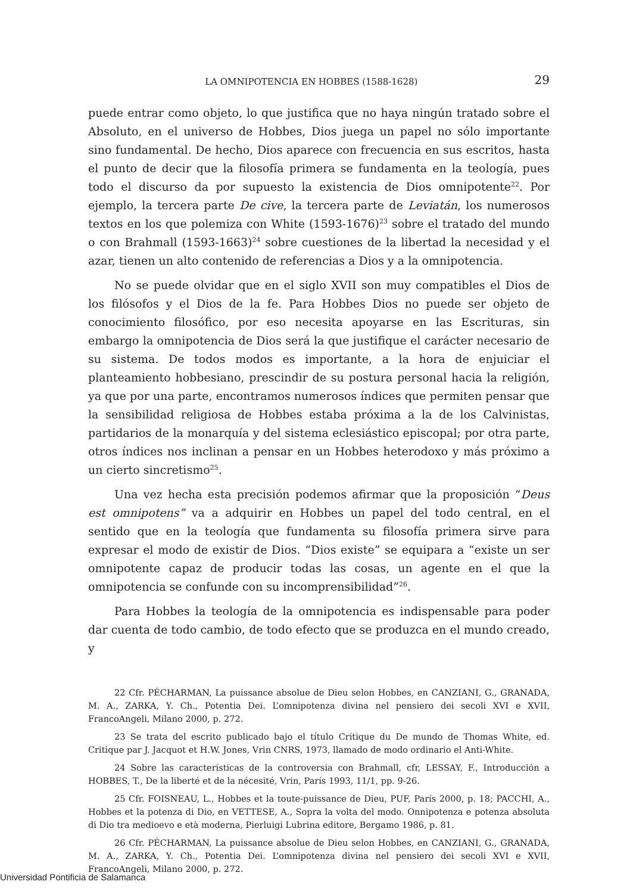LA OMNIPOTENCIA EN HOBBES (1588-1628) 29
puede entrar como objeto, lo que justifica que no haya ningún tratado sobre el Absoluto, en el universo de Hobbes, Dios juega un papel no sólo importante sino fundamental. De hecho, Dios aparece con frecuencia en sus escritos, hasta el punto de decir que la filosofía primera se fundamenta en la teología, pues todo el discurso da por supuesto la existencia de Dios omnipotente<sup>22</sup>. Por ejemplo, la tercera parte De cive, la tercera parte de Leviatán, los numerosos textos en los que polemiza con White (1593-1676)<sup>23</sup> sobre el tratado del mundo o con Brahmall (1593-1663)<sup>24</sup> sobre cuestiones de la libertad la necesidad y el azar, tienen un alto contenido de referencias a Dios y a la omnipotencia.
No se puede olvidar que en el siglo XVII son muy compatibles el Dios de los filósofos y el Dios de la fe. Para Hobbes Dios no puede ser objeto de conocimiento filosófico, por eso necesita apoyarse en las Escrituras, sin embargo la omnipotencia de Dios será la que justifique el carácter necesario de su sistema. De todos modos es importante, a la hora de enjuiciar el planteamiento hobbesiano, prescindir de su postura personal hacia la religión, ya que por una parte, encontramos numerosos índices que permiten pensar que la sensibilidad religiosa de Hobbes estaba próxima a la de los Calvinistas, partidarios de la monarquía y del sistema eclesiástico episcopal; por otra parte, otros índices nos inclinan a pensar en un Hobbes heterodoxo y más próximo a un cierto sincretismo<sup>25</sup>.
Una vez hecha esta precisión podemos afirmar que la proposición “Deus est omnipotens” va a adquirir en Hobbes un papel del todo central, en el sentido que en la teología que fundamenta su filosofía primera sirve para expresar el modo de existir de Dios. “Dios existe” se equipara a “existe un ser omnipotente capaz de producir todas las cosas, un agente en el que la omnipotencia se confunde con su incomprensibilidad”<sup>26</sup>.
Para Hobbes la teología de la omnipotencia es indispensable para poder dar cuenta de todo cambio, de todo efecto que se produzca en el mundo creado, y
22 Cfr. PÉCHARMAN, La puissance absolue de Dieu selon Hobbes, en CANZIANI, G., GRANADA, M. A., ZARKA, Y. Ch., Potentia Dei. L’omnipotenza divina nel pensiero dei secoli XVI e XVII, FrancoAngeli, Milano 2000, p. 272.
23 Se trata del escrito publicado bajo el título Critique du De mundo de Thomas White, ed. Critique par J. Jacquot et H.W. Jones, Vrin CNRS, 1973, llamado de modo ordinario el Anti-White.
24 Sobre las características de la controversia con Brahmall, cfr, LESSAY, F., Introducción a HOBBES, T., De la liberté et de la nécesité, Vrin, París 1993, 11/1, pp. 9-26.
25 Cfr. FOISNEAU, L., Hobbes et la toute-puissance de Dieu, PUF, París 2000, p. 18; PACCHI, A., Hobbes et la potenza di Dio, en VETTESE, A., Sopra la volta del modo. Onnipotenza e potenza absoluta di Dio tra medioevo e età moderna, Pierluigi Lubrina editore, Bergamo 1986, p. 81.
26 Cfr. PÉCHARMAN, La puissance absolue de Dieu selon Hobbes, en CANZIANI, G., GRANADA, M. A., ZARKA, Y. Ch., Potentia Dei. L’omnipotenza divina nel pensiero dei secoli XVI e XVII, FrancoAngeli, Milano 2000, p. 272.
Universidad Pontificia de Salamanca